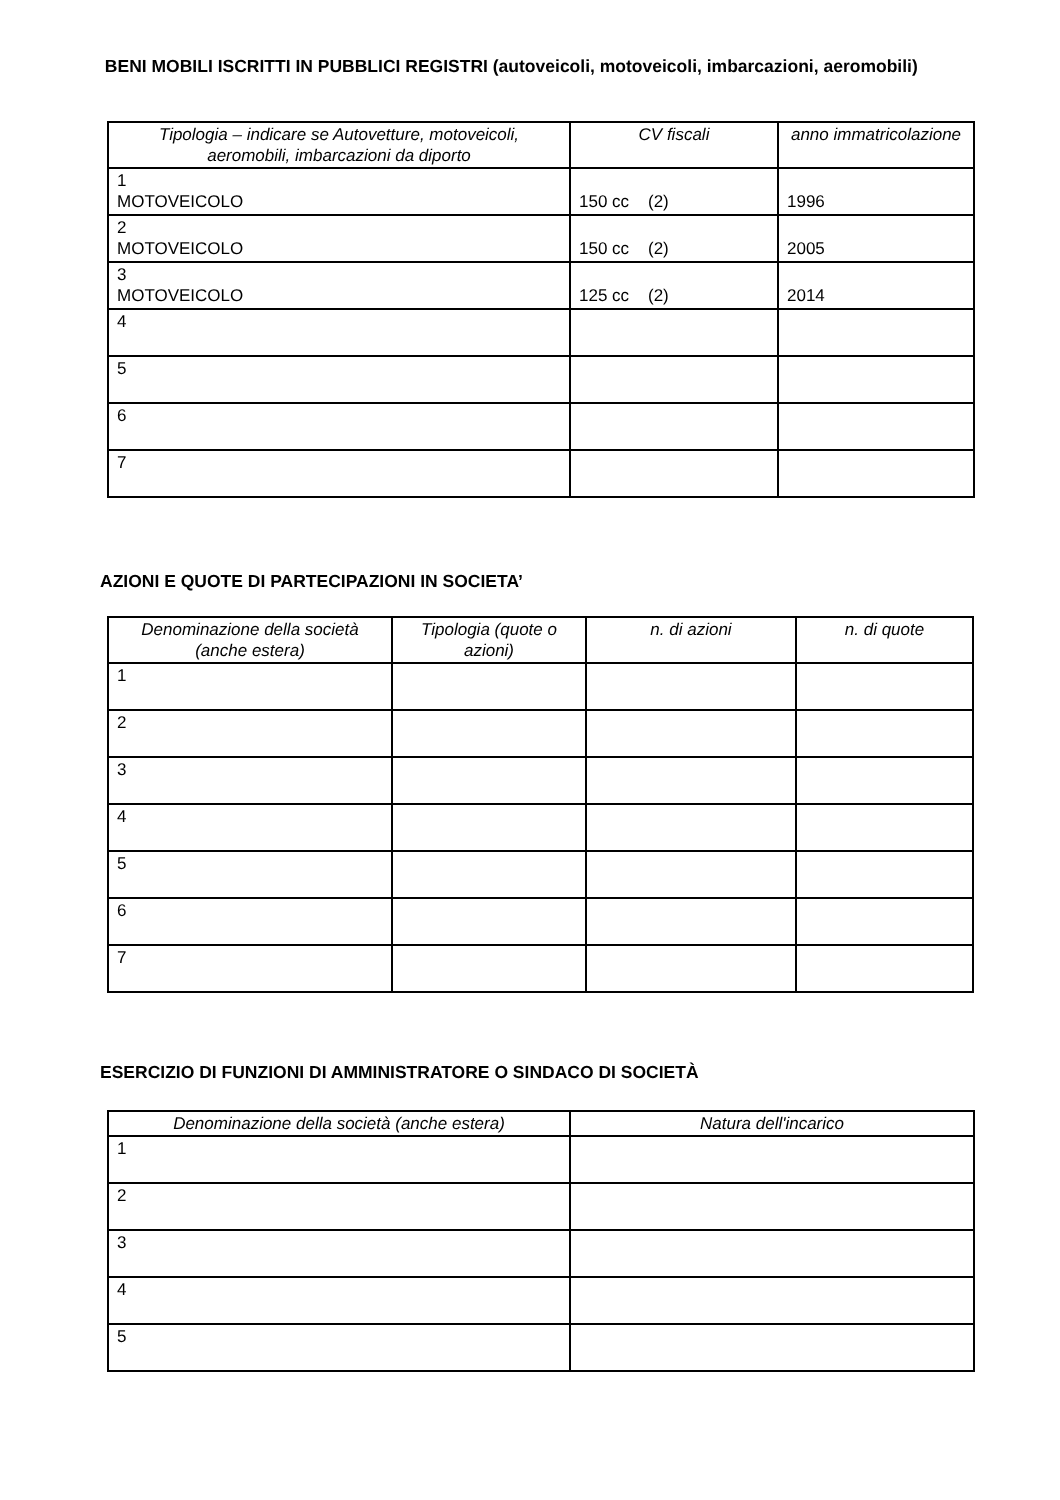BENI MOBILI ISCRITTI IN PUBBLICI REGISTRI (autoveicoli, motoveicoli, imbarcazioni, aeromobili)
| Tipologia – indicare se Autovetture, motoveicoli, aeromobili, imbarcazioni da diporto | CV fiscali | anno immatricolazione |
| --- | --- | --- |
| 1 MOTOVEICOLO | 150 cc (2) | 1996 |
| 2 MOTOVEICOLO | 150 cc (2) | 2005 |
| 3 MOTOVEICOLO | 125 cc (2) | 2014 |
| 4 | | |
| 5 | | |
| 6 | | |
| 7 | | |
AZIONI E QUOTE DI PARTECIPAZIONI IN SOCIETA’
| Denominazione della società (anche estera) | Tipologia (quote o azioni) | n. di azioni | n. di quote |
| --- | --- | --- | --- |
| 1 | | | |
| 2 | | | |
| 3 | | | |
| 4 | | | |
| 5 | | | |
| 6 | | | |
| 7 | | | |
ESERCIZIO DI FUNZIONI DI AMMINISTRATORE O SINDACO DI SOCIETÀ
| Denominazione della società (anche estera) | Natura dell'incarico |
| --- | --- |
| 1 | |
| 2 | |
| 3 | |
| 4 | |
| 5 | |